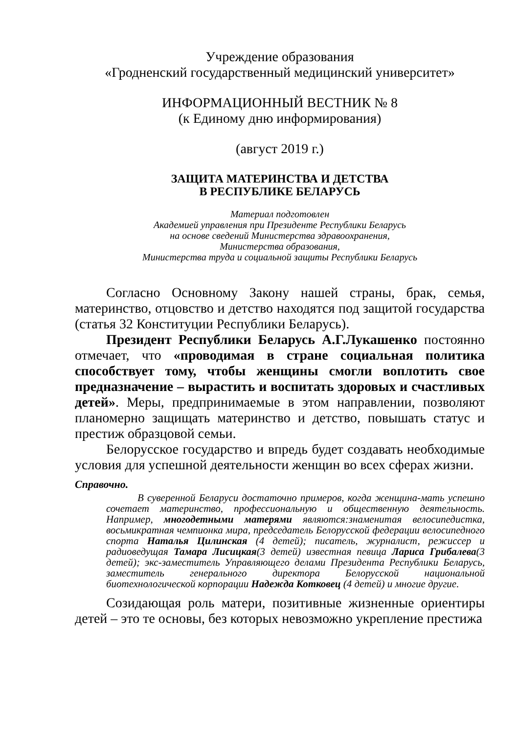Учреждение образования
«Гродненский государственный медицинский университет»
ИНФОРМАЦИОННЫЙ ВЕСТНИК № 8
(к Единому дню информирования)
(август 2019 г.)
ЗАЩИТА МАТЕРИНСТВА И ДЕТСТВА
В РЕСПУБЛИКЕ БЕЛАРУСЬ
Материал подготовлен
Академией управления при Президенте Республики Беларусь
на основе сведений Министерства здравоохранения,
Министерства образования,
Министерства труда и социальной защиты Республики Беларусь
Согласно Основному Закону нашей страны, брак, семья, материнство, отцовство и детство находятся под защитой государства (статья 32 Конституции Республики Беларусь).
Президент Республики Беларусь А.Г.Лукашенко постоянно отмечает, что «проводимая в стране социальная политика способствует тому, чтобы женщины смогли воплотить свое предназначение – вырастить и воспитать здоровых и счастливых детей». Меры, предпринимаемые в этом направлении, позволяют планомерно защищать материнство и детство, повышать статус и престиж образцовой семьи.
Белорусское государство и впредь будет создавать необходимые условия для успешной деятельности женщин во всех сферах жизни.
Справочно.
В суверенной Беларуси достаточно примеров, когда женщина-мать успешно сочетает материнство, профессиональную и общественную деятельность. Например, многодетными матерями являются:знаменитая велосипедистка, восьмикратная чемпионка мира, председатель Белорусской федерации велосипедного спорта Наталья Цилинская (4 детей); писатель, журналист, режиссер и радиоведущая Тамара Лисицкая(3 детей) известная певица Лариса Грибалева(3 детей); экс-заместитель Управляющего делами Президента Республики Беларусь, заместитель генерального директора Белорусской национальной биотехнологической корпорации Надежда Котковец (4 детей) и многие другие.
Созидающая роль матери, позитивные жизненные ориентиры детей – это те основы, без которых невозможно укрепление престижа